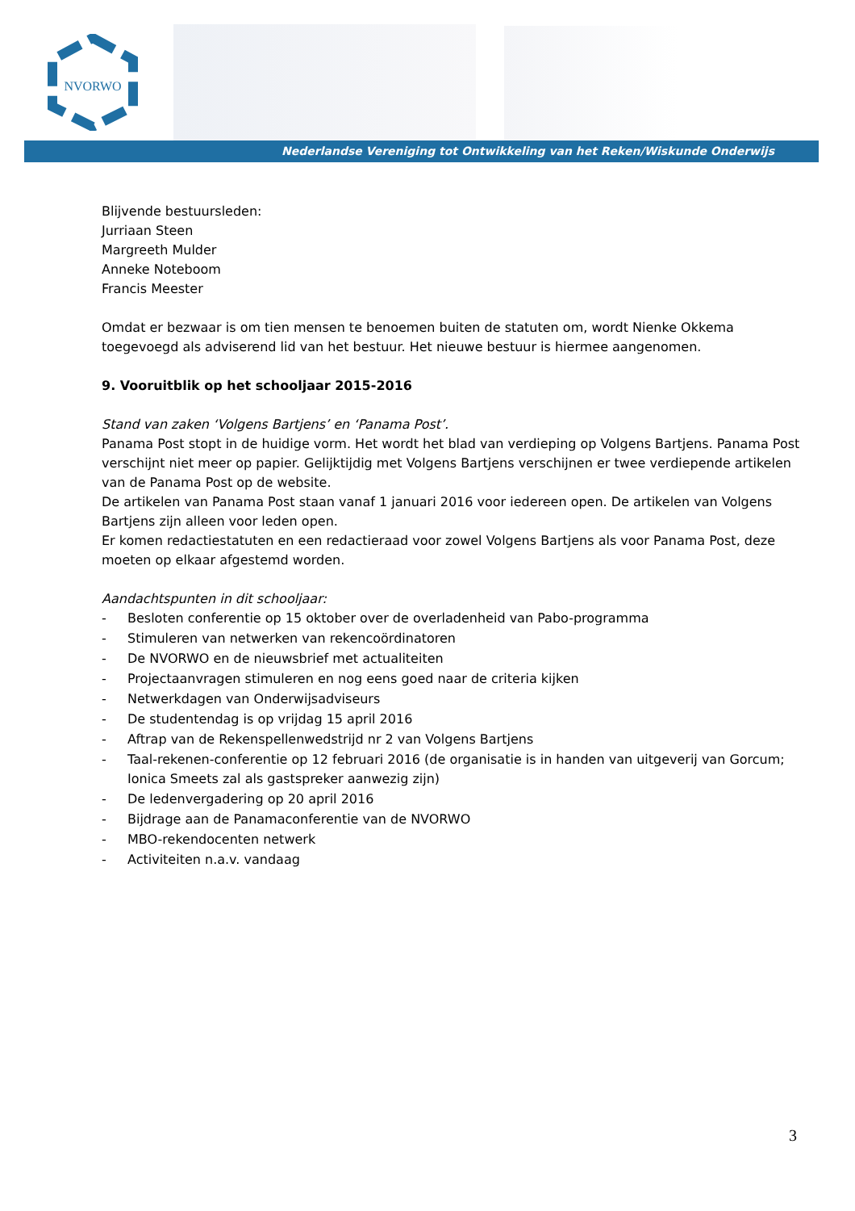NVORWO
Nederlandse Vereniging tot Ontwikkeling van het Reken/Wiskunde Onderwijs
Blijvende bestuursleden:
Jurriaan Steen
Margreeth Mulder
Anneke Noteboom
Francis Meester
Omdat er bezwaar is om tien mensen te benoemen buiten de statuten om, wordt Nienke Okkema toegevoegd als adviserend lid van het bestuur. Het nieuwe bestuur is hiermee aangenomen.
9. Vooruitblik op het schooljaar 2015-2016
Stand van zaken ‘Volgens Bartjens’ en ‘Panama Post’.
Panama Post stopt in de huidige vorm. Het wordt het blad van verdieping op Volgens Bartjens. Panama Post verschijnt niet meer op papier. Gelijktijdig met Volgens Bartjens verschijnen er twee verdiepende artikelen van de Panama Post op de website.
De artikelen van Panama Post staan vanaf 1 januari 2016 voor iedereen open. De artikelen van Volgens Bartjens zijn alleen voor leden open.
Er komen redactiestatuten en een redactieraad voor zowel Volgens Bartjens als voor Panama Post, deze moeten op elkaar afgestemd worden.
Aandachtspunten in dit schooljaar:
- Besloten conferentie op 15 oktober over de overladenheid van Pabo-programma
- Stimuleren van netwerken van rekencoördinatoren
- De NVORWO en de nieuwsbrief met actualiteiten
- Projectaanvragen stimuleren en nog eens goed naar de criteria kijken
- Netwerkdagen van Onderwijsadviseurs
- De studentendag is op vrijdag 15 april 2016
- Aftrap van de Rekenspellenwedstrijd nr 2 van Volgens Bartjens
- Taal-rekenen-conferentie op 12 februari 2016 (de organisatie is in handen van uitgeverij van Gorcum; Ionica Smeets zal als gastspreker aanwezig zijn)
- De ledenvergadering op 20 april 2016
- Bijdrage aan de Panamaconferentie van de NVORWO
- MBO-rekendocenten netwerk
- Activiteiten n.a.v. vandaag
3